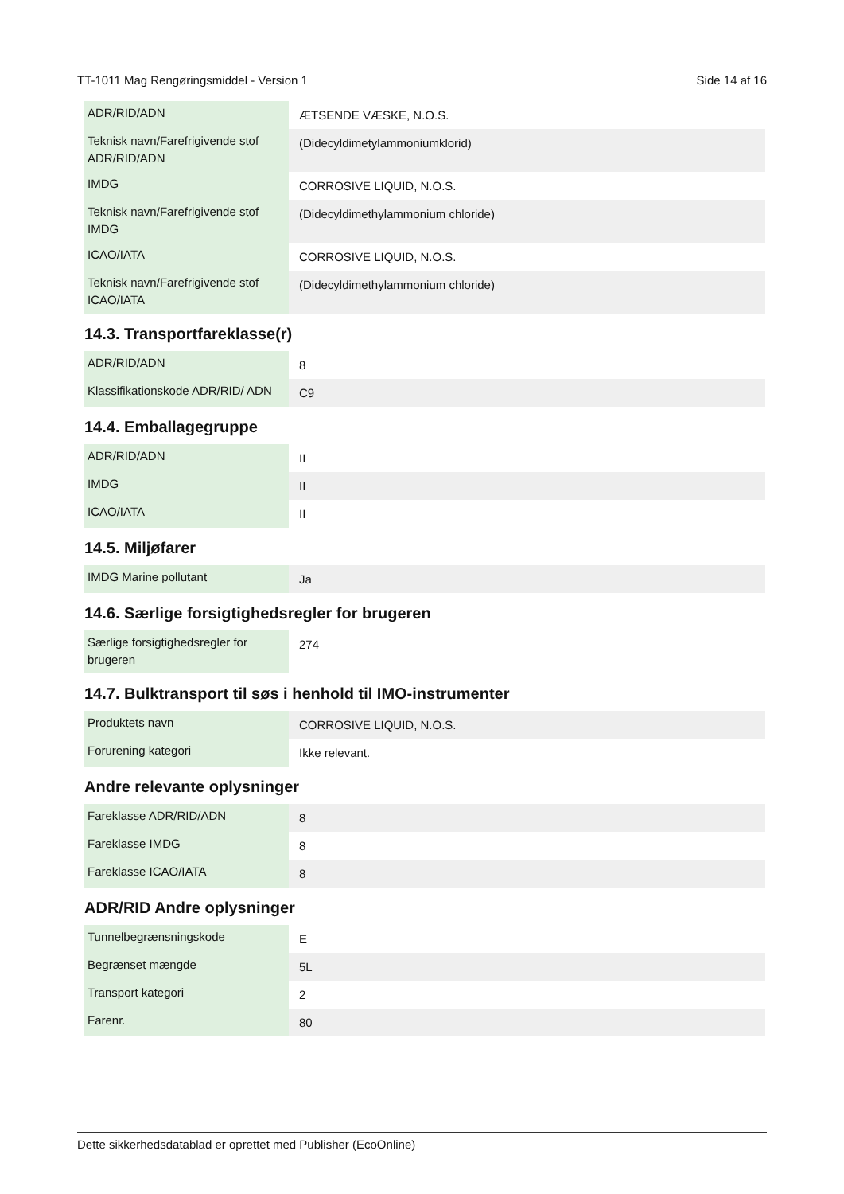TT-1011 Mag Rengøringsmiddel - Version 1 Side 14 af 16
| ADR/RID/ADN | ÆTSENDE VÆSKE, N.O.S. |
| Teknisk navn/Farefrigivende stof ADR/RID/ADN | (Didecyldimetylammoniumklorid) |
| IMDG | CORROSIVE LIQUID, N.O.S. |
| Teknisk navn/Farefrigivende stof IMDG | (Didecyldimethylammonium chloride) |
| ICAO/IATA | CORROSIVE LIQUID, N.O.S. |
| Teknisk navn/Farefrigivende stof ICAO/IATA | (Didecyldimethylammonium chloride) |
14.3. Transportfareklasse(r)
| ADR/RID/ADN | 8 |
| Klassifikationskode ADR/RID/ ADN | C9 |
14.4. Emballagegruppe
| ADR/RID/ADN | II |
| IMDG | II |
| ICAO/IATA | II |
14.5. Miljøfarer
| IMDG Marine pollutant | Ja |
14.6. Særlige forsigtighedsregler for brugeren
| Særlige forsigtighedsregler for brugeren | 274 |
14.7. Bulktransport til søs i henhold til IMO-instrumenter
| Produktets navn | CORROSIVE LIQUID, N.O.S. |
| Forurening kategori | Ikke relevant. |
Andre relevante oplysninger
| Fareklasse ADR/RID/ADN | 8 |
| Fareklasse IMDG | 8 |
| Fareklasse ICAO/IATA | 8 |
ADR/RID Andre oplysninger
| Tunnelbegrænsningskode | E |
| Begrænset mængde | 5L |
| Transport kategori | 2 |
| Farenr. | 80 |
Dette sikkerhedsdatablad er oprettet med Publisher (EcoOnline)